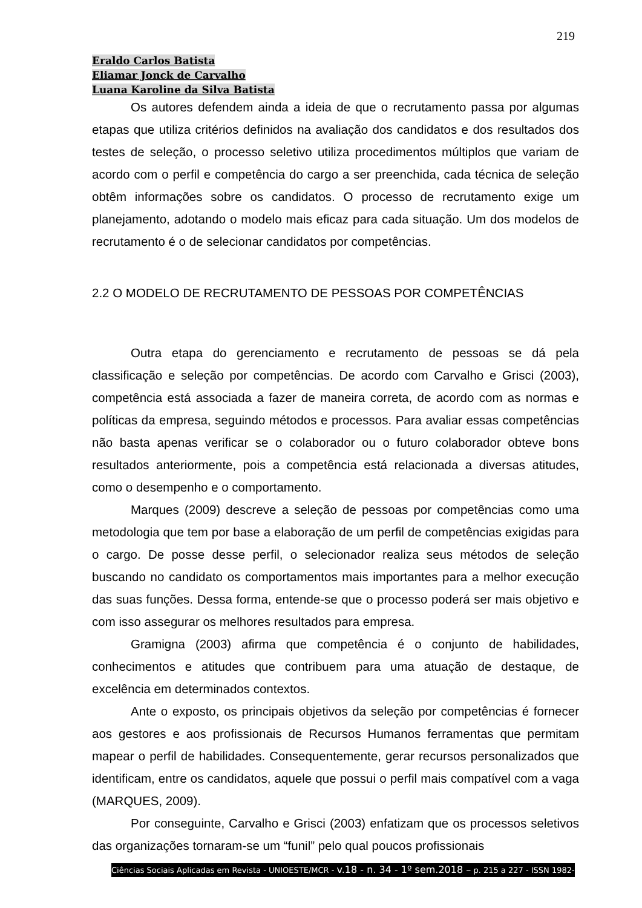219
Eraldo Carlos Batista
Eliamar Jonck de Carvalho
Luana Karoline da Silva Batista
Os autores defendem ainda a ideia de que o recrutamento passa por algumas etapas que utiliza critérios definidos na avaliação dos candidatos e dos resultados dos testes de seleção, o processo seletivo utiliza procedimentos múltiplos que variam de acordo com o perfil e competência do cargo a ser preenchida, cada técnica de seleção obtêm informações sobre os candidatos. O processo de recrutamento exige um planejamento, adotando o modelo mais eficaz para cada situação. Um dos modelos de recrutamento é o de selecionar candidatos por competências.
2.2 O MODELO DE RECRUTAMENTO DE PESSOAS POR COMPETÊNCIAS
Outra etapa do gerenciamento e recrutamento de pessoas se dá pela classificação e seleção por competências. De acordo com Carvalho e Grisci (2003), competência está associada a fazer de maneira correta, de acordo com as normas e políticas da empresa, seguindo métodos e processos. Para avaliar essas competências não basta apenas verificar se o colaborador ou o futuro colaborador obteve bons resultados anteriormente, pois a competência está relacionada a diversas atitudes, como o desempenho e o comportamento.
Marques (2009) descreve a seleção de pessoas por competências como uma metodologia que tem por base a elaboração de um perfil de competências exigidas para o cargo. De posse desse perfil, o selecionador realiza seus métodos de seleção buscando no candidato os comportamentos mais importantes para a melhor execução das suas funções. Dessa forma, entende-se que o processo poderá ser mais objetivo e com isso assegurar os melhores resultados para empresa.
Gramigna (2003) afirma que competência é o conjunto de habilidades, conhecimentos e atitudes que contribuem para uma atuação de destaque, de excelência em determinados contextos.
Ante o exposto, os principais objetivos da seleção por competências é fornecer aos gestores e aos profissionais de Recursos Humanos ferramentas que permitam mapear o perfil de habilidades. Consequentemente, gerar recursos personalizados que identificam, entre os candidatos, aquele que possui o perfil mais compatível com a vaga (MARQUES, 2009).
Por conseguinte, Carvalho e Grisci (2003) enfatizam que os processos seletivos das organizações tornaram-se um “funil” pelo qual poucos profissionais
Ciências Sociais Aplicadas em Revista - UNIOESTE/MCR - v.18 - n. 34 - 1º sem.2018 – p. 215 a 227 - ISSN 1982-3037